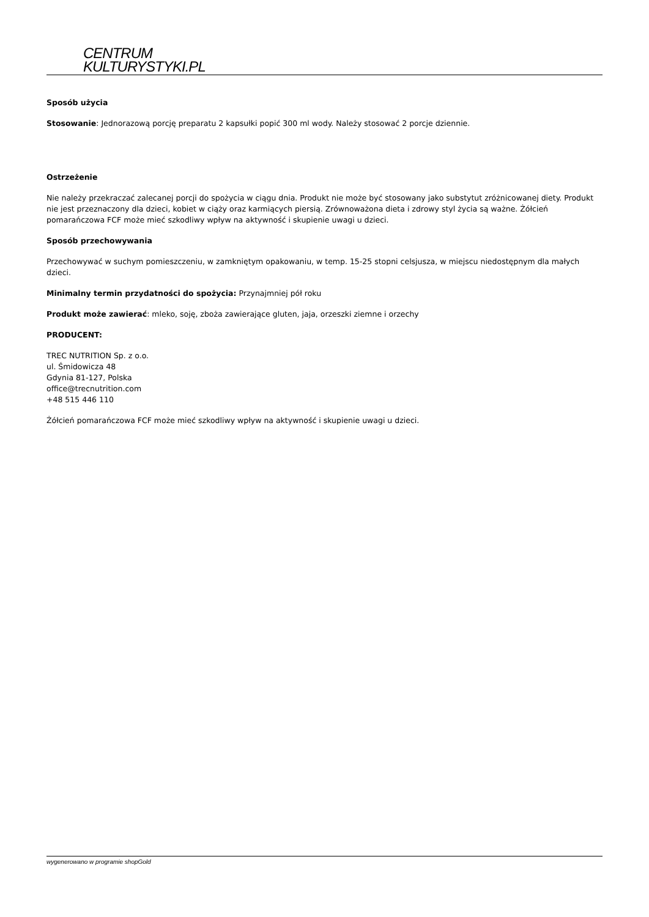CENTRUM
KULTURYSTYKI.PL
Sposób użycia
Stosowanie: Jednorazową porcję preparatu 2 kapsułki popić 300 ml wody. Należy stosować 2 porcje dziennie.
Ostrzeżenie
Nie należy przekraczać zalecanej porcji do spożycia w ciągu dnia. Produkt nie może być stosowany jako substytut zróżnicowanej diety. Produkt nie jest przeznaczony dla dzieci, kobiet w ciąży oraz karmiących piersią. Zrównoważona dieta i zdrowy styl życia są ważne. Żółcień pomarańczowa FCF może mieć szkodliwy wpływ na aktywność i skupienie uwagi u dzieci.
Sposób przechowywania
Przechowywać w suchym pomieszczeniu, w zamkniętym opakowaniu, w temp. 15-25 stopni celsjusza, w miejscu niedostępnym dla małych dzieci.
Minimalny termin przydatności do spożycia: Przynajmniej pół roku
Produkt może zawierać: mleko, soję, zboża zawierające gluten, jaja, orzeszki ziemne i orzechy
PRODUCENT:
TREC NUTRITION Sp. z o.o.
ul. Śmidowicza 48
Gdynia 81-127, Polska
office@trecnutrition.com
+48 515 446 110
Żółcień pomarańczowa FCF może mieć szkodliwy wpływ na aktywność i skupienie uwagi u dzieci.
wygenerowano w programie shopGold